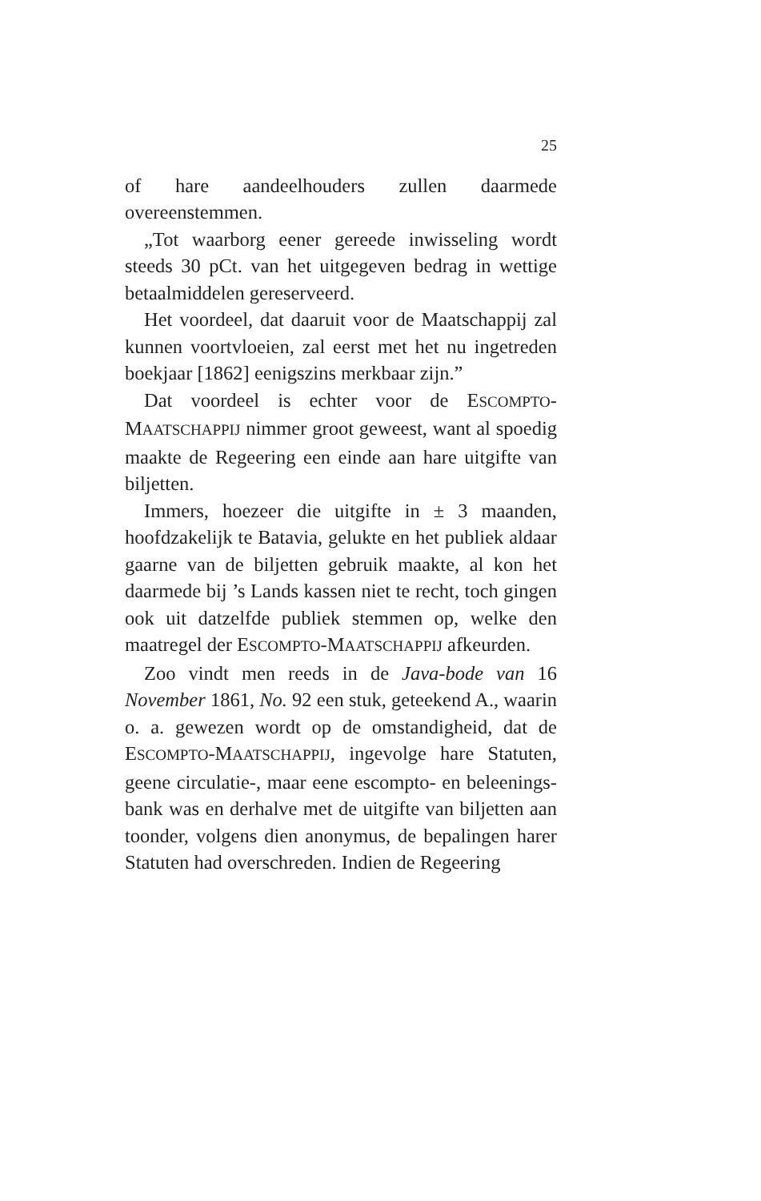25
of hare aandeelhouders zullen daarmede overeenstemmen.
„Tot waarborg eener gereede inwisseling wordt steeds 30 pCt. van het uitgegeven bedrag in wettige betaalmiddelen gereserveerd.
Het voordeel, dat daaruit voor de Maatschappij zal kunnen voortvloeien, zal eerst met het nu ingetreden boekjaar [1862] eenigszins merkbaar zijn.”
Dat voordeel is echter voor de ESCOMPTO-MAATSCHAPPIJ nimmer groot geweest, want al spoedig maakte de Regeering een einde aan hare uitgifte van biljetten.
Immers, hoezeer die uitgifte in ± 3 maanden, hoofdzakelijk te Batavia, gelukte en het publiek aldaar gaarne van de biljetten gebruik maakte, al kon het daarmede bij ’s Lands kassen niet te recht, toch gingen ook uit datzelfde publiek stemmen op, welke den maatregel der ESCOMPTO-MAATSCHAPPIJ afkeurden.
Zoo vindt men reeds in de Java-bode van 16 November 1861, No. 92 een stuk, geteekend A., waarin o. a. gewezen wordt op de omstandigheid, dat de ESCOMPTO-MAATSCHAPPIJ, ingevolge hare Statuten, geene circulatie-, maar eene escompto- en beleenings-bank was en derhalve met de uitgifte van biljetten aan toonder, volgens dien anonymus, de bepalingen harer Statuten had overschreden. Indien de Regeering